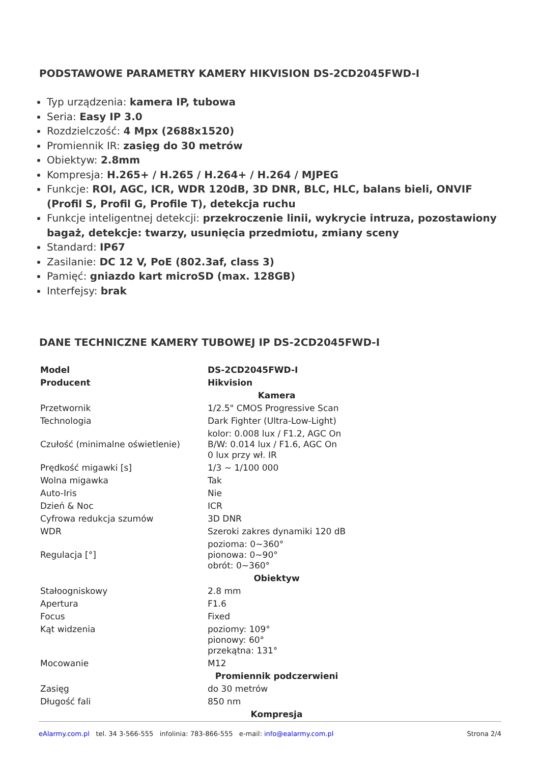PODSTAWOWE PARAMETRY KAMERY HIKVISION DS-2CD2045FWD-I
Typ urządzenia: kamera IP, tubowa
Seria: Easy IP 3.0
Rozdzielczość: 4 Mpx (2688x1520)
Promiennik IR: zasięg do 30 metrów
Obiektyw: 2.8mm
Kompresja: H.265+ / H.265 / H.264+ / H.264 / MJPEG
Funkcje: ROI, AGC, ICR, WDR 120dB, 3D DNR, BLC, HLC, balans bieli, ONVIF (Profil S, Profil G, Profile T), detekcja ruchu
Funkcje inteligentnej detekcji: przekroczenie linii, wykrycie intruza, pozostawiony bagaż, detekcje: twarzy, usunięcia przedmiotu, zmiany sceny
Standard: IP67
Zasilanie: DC 12 V, PoE (802.3af, class 3)
Pamięć: gniazdo kart microSD (max. 128GB)
Interfejsy: brak
DANE TECHNICZNE KAMERY TUBOWEJ IP DS-2CD2045FWD-I
| Model | DS-2CD2045FWD-I |
| Producent | Hikvision |
| Kamera | |
| Przetwornik | 1/2.5" CMOS Progressive Scan |
| Technologia | Dark Fighter (Ultra-Low-Light) |
| Czułość (minimalne oświetlenie) | kolor: 0.008 lux / F1.2, AGC On B/W: 0.014 lux / F1.6, AGC On 0 lux przy wł. IR |
| Prędkość migawki [s] | 1/3 ~ 1/100 000 |
| Wolna migawka | Tak |
| Auto-Iris | Nie |
| Dzień & Noc | ICR |
| Cyfrowa redukcja szumów | 3D DNR |
| WDR | Szeroki zakres dynamiki 120 dB |
| Regulacja [°] | pozioma: 0~360° pionowa: 0~90° obrót: 0~360° |
| Obiektyw | |
| Stałoogniskowy | 2.8 mm |
| Apertura | F1.6 |
| Focus | Fixed |
| Kąt widzenia | poziomy: 109° pionowy: 60° przekątna: 131° |
| Mocowanie | M12 |
| Promiennik podczerwieni | |
| Zasięg | do 30 metrów |
| Długość fali | 850 nm |
| Kompresja | |
eAlarmy.com.pl tel. 34 3-566-555 infolinia: 783-866-555 e-mail: info@ealarmy.com.pl Strona 2/4